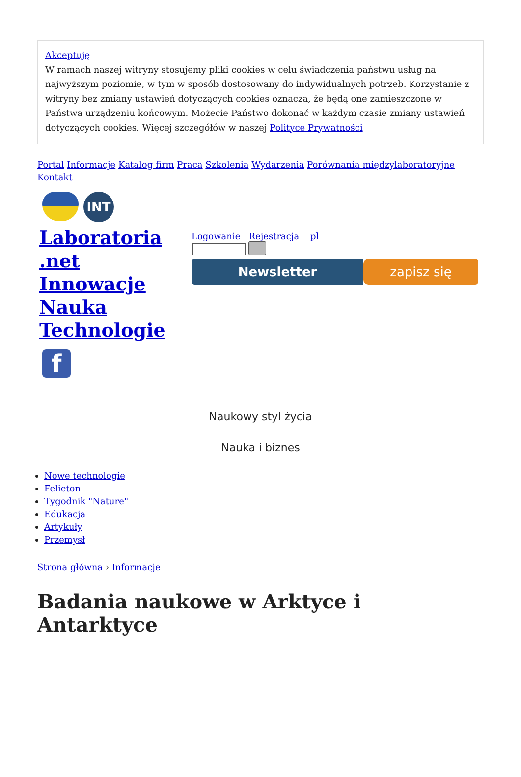Akceptuję
W ramach naszej witryny stosujemy pliki cookies w celu świadczenia państwu usług na najwyższym poziomie, w tym w sposób dostosowany do indywidualnych potrzeb. Korzystanie z witryny bez zmiany ustawień dotyczących cookies oznacza, że będą one zamieszczone w Państwa urządzeniu końcowym. Możecie Państwo dokonać w każdym czasie zmiany ustawień dotyczących cookies. Więcej szczegółów w naszej Polityce Prywatności
Portal Informacje Katalog firm Praca Szkolenia Wydarzenia Porównania międzylaboratoryjne Kontakt
INT
Laboratoria .net Innowacje Nauka Technologie
f
Logowanie Rejestracja pl
Newsletter zapisz się
Naukowy styl życia
Nauka i biznes
Nowe technologie
Felieton
Tygodnik "Nature"
Edukacja
Artykuły
Przemysł
Strona główna › Informacje
Badania naukowe w Arktyce i Antarktyce